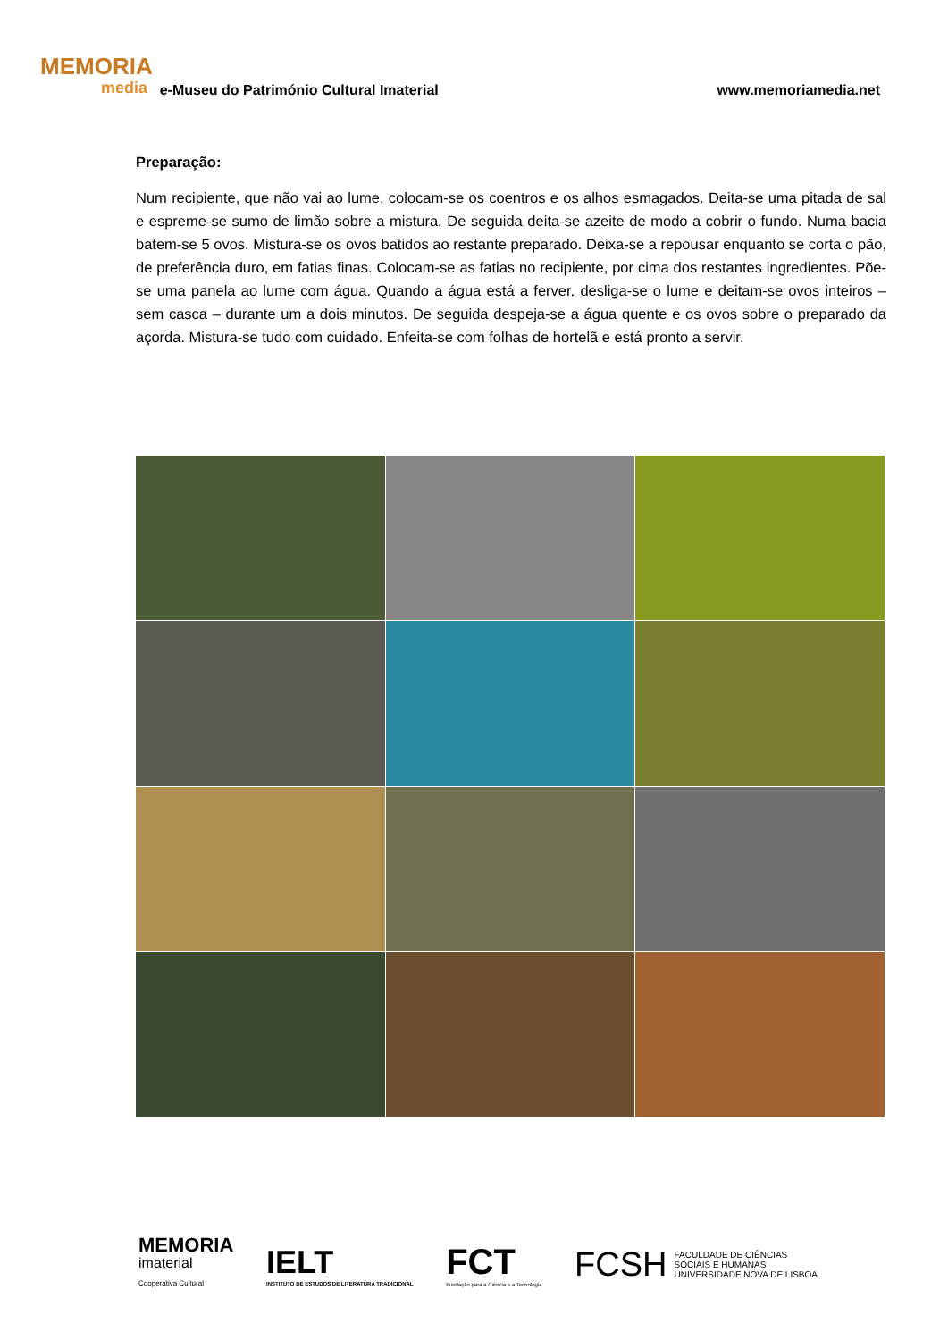MEMORIA
media
e-Museu do Património Cultural Imaterial
www.memoriamedia.net
Preparação:
Num recipiente, que não vai ao lume, colocam-se os coentros e os alhos esmagados. Deita-se uma pitada de sal e espreme-se sumo de limão sobre a mistura. De seguida deita-se azeite de modo a cobrir o fundo. Numa bacia batem-se 5 ovos. Mistura-se os ovos batidos ao restante preparado. Deixa-se a repousar enquanto se corta o pão, de preferência duro, em fatias finas. Colocam-se as fatias no recipiente, por cima dos restantes ingredientes. Põe-se uma panela ao lume com água. Quando a água está a ferver, desliga-se o lume e deitam-se ovos inteiros – sem casca – durante um a dois minutos. De seguida despeja-se a água quente e os ovos sobre o preparado da açorda. Mistura-se tudo com cuidado. Enfeita-se com folhas de hortelã e está pronto a servir.
MEMORIA
imaterial
Cooperativa Cultural
IELT
INSTITUTO DE ESTUDOS DE LITERATURA TRADICIONAL
FCT
Fundação para a Ciência e a Tecnologia
FCSH FACULDADE DE CIÊNCIAS
SOCIAIS E HUMANAS
UNIVERSIDADE NOVA DE LISBOA